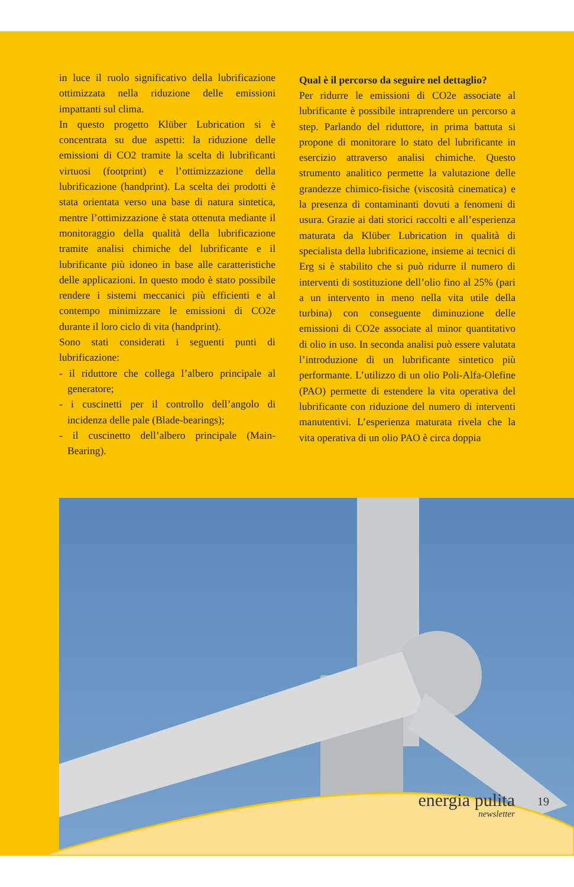in luce il ruolo significativo della lubrificazione ottimizzata nella riduzione delle emissioni impattanti sul clima.
In questo progetto Klüber Lubrication si è concentrata su due aspetti: la riduzione delle emissioni di CO2 tramite la scelta di lubrificanti virtuosi (footprint) e l’ottimizzazione della lubrificazione (handprint). La scelta dei prodotti è stata orientata verso una base di natura sintetica, mentre l’ottimizzazione è stata ottenuta mediante il monitoraggio della qualità della lubrificazione tramite analisi chimiche del lubrificante e il lubrificante più idoneo in base alle caratteristiche delle applicazioni. In questo modo è stato possibile rendere i sistemi meccanici più efficienti e al contempo minimizzare le emissioni di CO2e durante il loro ciclo di vita (handprint).
Sono stati considerati i seguenti punti di lubrificazione:
- il riduttore che collega l’albero principale al generatore;
- i cuscinetti per il controllo dell’angolo di incidenza delle pale (Blade-bearings);
- il cuscinetto dell’albero principale (Main-Bearing).
Qual è il percorso da seguire nel dettaglio?
Per ridurre le emissioni di CO2e associate al lubrificante è possibile intraprendere un percorso a step. Parlando del riduttore, in prima battuta si propone di monitorare lo stato del lubrificante in esercizio attraverso analisi chimiche. Questo strumento analitico permette la valutazione delle grandezze chimico-fisiche (viscosità cinematica) e la presenza di contaminanti dovuti a fenomeni di usura. Grazie ai dati storici raccolti e all’esperienza maturata da Klüber Lubrication in qualità di specialista della lubrificazione, insieme ai tecnici di Erg si è stabilito che si può ridurre il numero di interventi di sostituzione dell’olio fino al 25% (pari a un intervento in meno nella vita utile della turbina) con conseguente diminuzione delle emissioni di CO2e associate al minor quantitativo di olio in uso. In seconda analisi può essere valutata l’introduzione di un lubrificante sintetico più performante. L’utilizzo di un olio Poli-Alfa-Olefine (PAO) permette di estendere la vita operativa del lubrificante con riduzione del numero di interventi manutentivi. L’esperienza maturata rivela che la vita operativa di un olio PAO è circa doppia
energia pulita
newsletter
19